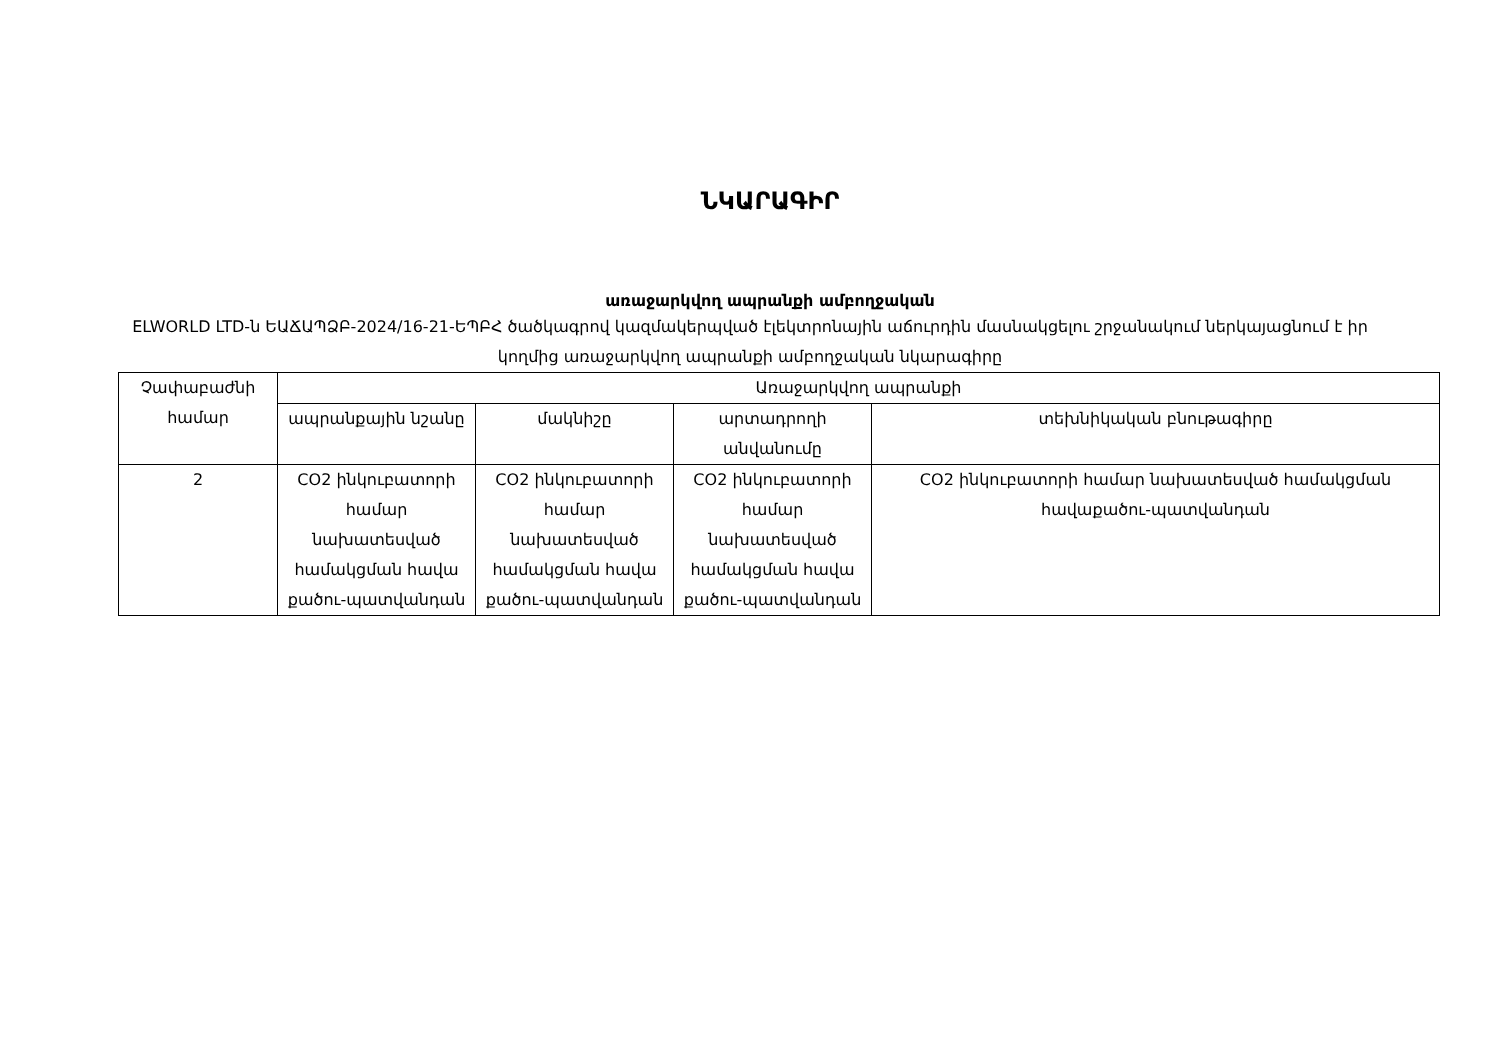ՆԿԱՐԱԳԻՐ
առաջարկվող ապրանքի ամբողջական
ELWORLD LTD-ն ԵԱՃԱՊՁԲ-2024/16-21-ԵՊԲՀ ծածկագրով կազմակերպված էլեկտրոնային աճուրդին մասնակցելու շրջանակում ներկայացնում է իր կողմից առաջարկվող ապրանքի ամբողջական նկարագիրը
| Չափաբաժնի համար | Առաջարկվող ապրանքի | | | |
| --- | --- | --- | --- | --- |
| | ապրանքային նշանը | մակնիշը | արտադրողի անվանումը | տեխնիկական բնութագիրը |
| 2 | CO2 ինկուբատորի համար նախատեսված համակցման հավա քածու-պատվանդան | CO2 ինկուբատորի համար նախատեսված համակցման հավա քածու-պատվանդան | CO2 ինկուբատորի համար նախատեսված համակցման հավա քածու-պատվանդան | CO2 ինկուբատորի համար նախատեսված համակցման հավաքածու-պատվանդան |